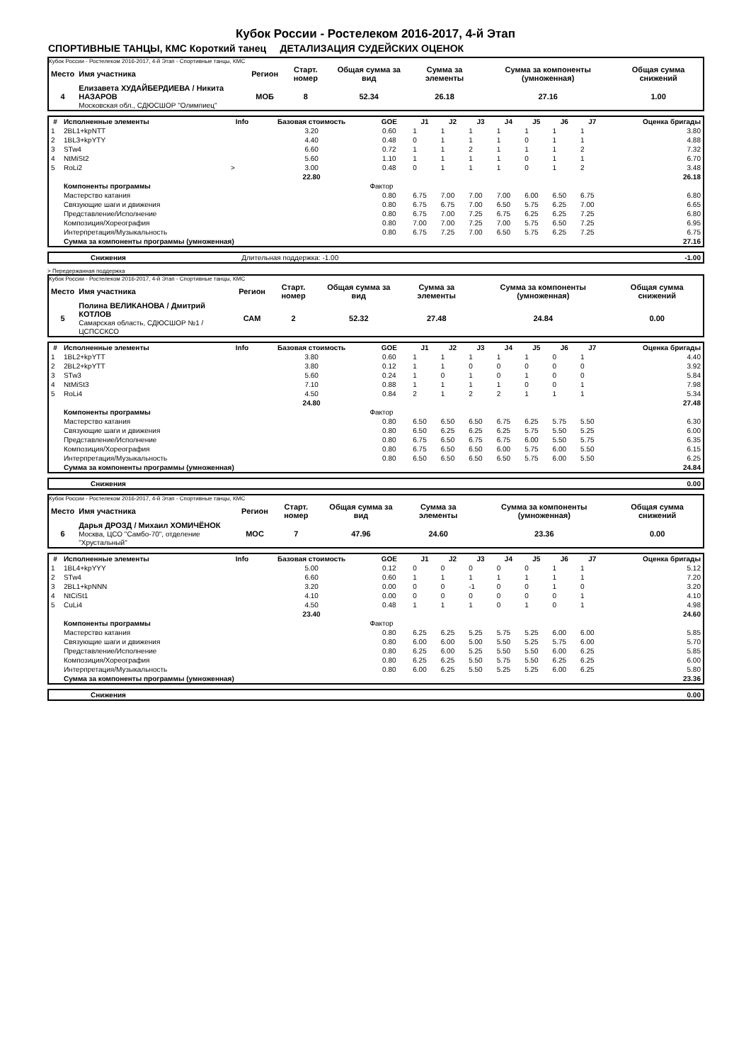Кубок России - Ростелеком 2016-2017, 4-й Этап
СПОРТИВНЫЕ ТАНЦЫ, КМС Короткий танец ДЕТАЛИЗАЦИЯ СУДЕЙСКИХ ОЦЕНОК
Кубок России - Ростелеком 2016-2017, 4-й Этап - Спортивные танцы, КМС
| Место | Имя участника | Регион | Старт. номер | Общая сумма за вид | Сумма за элементы | Сумма за компоненты (умноженная) | Общая сумма снижений |
| --- | --- | --- | --- | --- | --- | --- | --- |
| 4 | Елизавета ХУДАЙБЕРДИЕВА / Никита НАЗАРОВ Московская обл., СДЮСШОР "Олимпиец" | МОБ | 8 | 52.34 | 26.18 | 27.16 | 1.00 |
| # | Исполненные элементы | Info | Базовая стоимость | GOE | J1 | J2 | J3 | J4 | J5 | J6 | J7 | Оценка бригады |
| --- | --- | --- | --- | --- | --- | --- | --- | --- | --- | --- | --- | --- |
| 1 | 2BL1+kpNTT | | 3.20 | 0.60 | 1 | 1 | 1 | 1 | 1 | 1 | 1 | 3.80 |
| 2 | 1BL3+kpYTY | | 4.40 | 0.48 | 0 | 1 | 1 | 1 | 0 | 1 | 1 | 4.88 |
| 3 | STw4 | | 6.60 | 0.72 | 1 | 1 | 2 | 1 | 1 | 1 | 2 | 7.32 |
| 4 | NtMiSt2 | | 5.60 | 1.10 | 1 | 1 | 1 | 1 | 0 | 1 | 1 | 6.70 |
| 5 | RoLi2 | > | 3.00 | 0.48 | 0 | 1 | 1 | 1 | 0 | 1 | 2 | 3.48 |
| | | | 22.80 | | | | | | | | | 26.18 |
| | Компоненты программы | | | Фактор | | | | | | | | |
| | Мастерство катания | | | 0.80 | 6.75 | 7.00 | 7.00 | 7.00 | 6.00 | 6.50 | 6.75 | 6.80 |
| | Связующие шаги и движения | | | 0.80 | 6.75 | 6.75 | 7.00 | 6.50 | 5.75 | 6.25 | 7.00 | 6.65 |
| | Представление/Исполнение | | | 0.80 | 6.75 | 7.00 | 7.25 | 6.75 | 6.25 | 6.25 | 7.25 | 6.80 |
| | Композиция/Хореография | | | 0.80 | 7.00 | 7.00 | 7.25 | 7.00 | 5.75 | 6.50 | 7.25 | 6.95 |
| | Интерпретация/Музыкальность | | | 0.80 | 6.75 | 7.25 | 7.00 | 6.50 | 5.75 | 6.25 | 7.25 | 6.75 |
| | Сумма за компоненты программы (умноженная) | | | | | | | | | | | 27.16 |
| | Снижения | Длительная поддержка: -1.00 | -1.00 |
> Передержанная поддержка
Кубок России - Ростелеком 2016-2017, 4-й Этап - Спортивные танцы, КМС
| Место | Имя участника | Регион | Старт. номер | Общая сумма за вид | Сумма за элементы | Сумма за компоненты (умноженная) | Общая сумма снижений |
| --- | --- | --- | --- | --- | --- | --- | --- |
| 5 | Полина ВЕЛИКАНОВА / Дмитрий КОТЛОВ Самарская область, СДЮСШОР №1 / ЦСПССКСО | САМ | 2 | 52.32 | 27.48 | 24.84 | 0.00 |
| # | Исполненные элементы | Info | Базовая стоимость | GOE | J1 | J2 | J3 | J4 | J5 | J6 | J7 | Оценка бригады |
| --- | --- | --- | --- | --- | --- | --- | --- | --- | --- | --- | --- | --- |
| 1 | 1BL2+kpYTT | | 3.80 | 0.60 | 1 | 1 | 1 | 1 | 1 | 0 | 1 | 4.40 |
| 2 | 2BL2+kpYTT | | 3.80 | 0.12 | 1 | 1 | 0 | 0 | 0 | 0 | 0 | 3.92 |
| 3 | STw3 | | 5.60 | 0.24 | 1 | 0 | 1 | 0 | 1 | 0 | 0 | 5.84 |
| 4 | NtMiSt3 | | 7.10 | 0.88 | 1 | 1 | 1 | 1 | 0 | 0 | 1 | 7.98 |
| 5 | RoLi4 | | 4.50 | 0.84 | 2 | 1 | 2 | 2 | 1 | 1 | 1 | 5.34 |
| | | | 24.80 | | | | | | | | | 27.48 |
| | Компоненты программы | | | Фактор | | | | | | | | |
| | Мастерство катания | | | 0.80 | 6.50 | 6.50 | 6.50 | 6.75 | 6.25 | 5.75 | 5.50 | 6.30 |
| | Связующие шаги и движения | | | 0.80 | 6.50 | 6.25 | 6.25 | 6.25 | 5.75 | 5.50 | 5.25 | 6.00 |
| | Представление/Исполнение | | | 0.80 | 6.75 | 6.50 | 6.75 | 6.75 | 6.00 | 5.50 | 5.75 | 6.35 |
| | Композиция/Хореография | | | 0.80 | 6.75 | 6.50 | 6.50 | 6.00 | 5.75 | 6.00 | 5.50 | 6.15 |
| | Интерпретация/Музыкальность | | | 0.80 | 6.50 | 6.50 | 6.50 | 6.50 | 5.75 | 6.00 | 5.50 | 6.25 |
| | Сумма за компоненты программы (умноженная) | | | | | | | | | | | 24.84 |
| | Снижения | 0.00 |
Кубок России - Ростелеком 2016-2017, 4-й Этап - Спортивные танцы, КМС
| Место | Имя участника | Регион | Старт. номер | Общая сумма за вид | Сумма за элементы | Сумма за компоненты (умноженная) | Общая сумма снижений |
| --- | --- | --- | --- | --- | --- | --- | --- |
| 6 | Дарья ДРОЗД / Михаил ХОМИЧЁНОК Москва, ЦСО "Самбо-70", отделение "Хрустальный" | МОС | 7 | 47.96 | 24.60 | 23.36 | 0.00 |
| # | Исполненные элементы | Info | Базовая стоимость | GOE | J1 | J2 | J3 | J4 | J5 | J6 | J7 | Оценка бригады |
| --- | --- | --- | --- | --- | --- | --- | --- | --- | --- | --- | --- | --- |
| 1 | 1BL4+kpYYY | | 5.00 | 0.12 | 0 | 0 | 0 | 0 | 0 | 1 | 1 | 5.12 |
| 2 | STw4 | | 6.60 | 0.60 | 1 | 1 | 1 | 1 | 1 | 1 | 1 | 7.20 |
| 3 | 2BL1+kpNNN | | 3.20 | 0.00 | 0 | 0 | -1 | 0 | 0 | 1 | 0 | 3.20 |
| 4 | NtCiSt1 | | 4.10 | 0.00 | 0 | 0 | 0 | 0 | 0 | 0 | 1 | 4.10 |
| 5 | CuLi4 | | 4.50 | 0.48 | 1 | 1 | 1 | 0 | 1 | 0 | 1 | 4.98 |
| | | | 23.40 | | | | | | | | | 24.60 |
| | Компоненты программы | | | Фактор | | | | | | | | |
| | Мастерство катания | | | 0.80 | 6.25 | 6.25 | 5.25 | 5.75 | 5.25 | 6.00 | 6.00 | 5.85 |
| | Связующие шаги и движения | | | 0.80 | 6.00 | 6.00 | 5.00 | 5.50 | 5.25 | 5.75 | 6.00 | 5.70 |
| | Представление/Исполнение | | | 0.80 | 6.25 | 6.00 | 5.25 | 5.50 | 5.50 | 6.00 | 6.25 | 5.85 |
| | Композиция/Хореография | | | 0.80 | 6.25 | 6.25 | 5.50 | 5.75 | 5.50 | 6.25 | 6.25 | 6.00 |
| | Интерпретация/Музыкальность | | | 0.80 | 6.00 | 6.25 | 5.50 | 5.25 | 5.25 | 6.00 | 6.25 | 5.80 |
| | Сумма за компоненты программы (умноженная) | | | | | | | | | | | 23.36 |
| | Снижения | 0.00 |